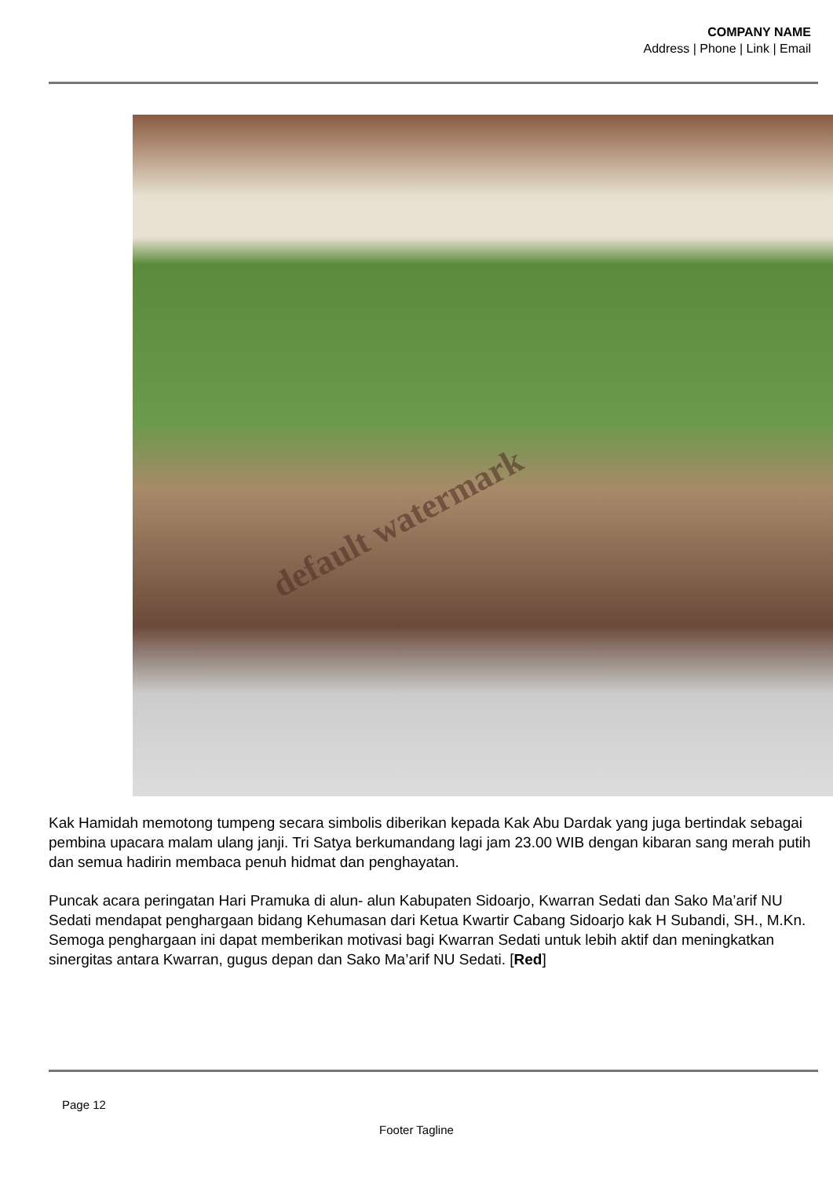COMPANY NAME
Address | Phone | Link | Email
default watermark
Kak Hamidah memotong tumpeng secara simbolis diberikan kepada Kak Abu Dardak yang juga bertindak sebagai pembina upacara malam ulang janji. Tri Satya berkumandang lagi jam 23.00 WIB dengan kibaran sang merah putih dan semua hadirin membaca penuh hidmat dan penghayatan.
Puncak acara peringatan Hari Pramuka di alun- alun Kabupaten Sidoarjo, Kwarran Sedati dan Sako Ma’arif NU Sedati mendapat penghargaan bidang Kehumasan dari Ketua Kwartir Cabang Sidoarjo kak H Subandi, SH., M.Kn. Semoga penghargaan ini dapat memberikan motivasi bagi Kwarran Sedati untuk lebih aktif dan meningkatkan sinergitas antara Kwarran, gugus depan dan Sako Ma’arif NU Sedati. [Red]
Page 12
Footer Tagline